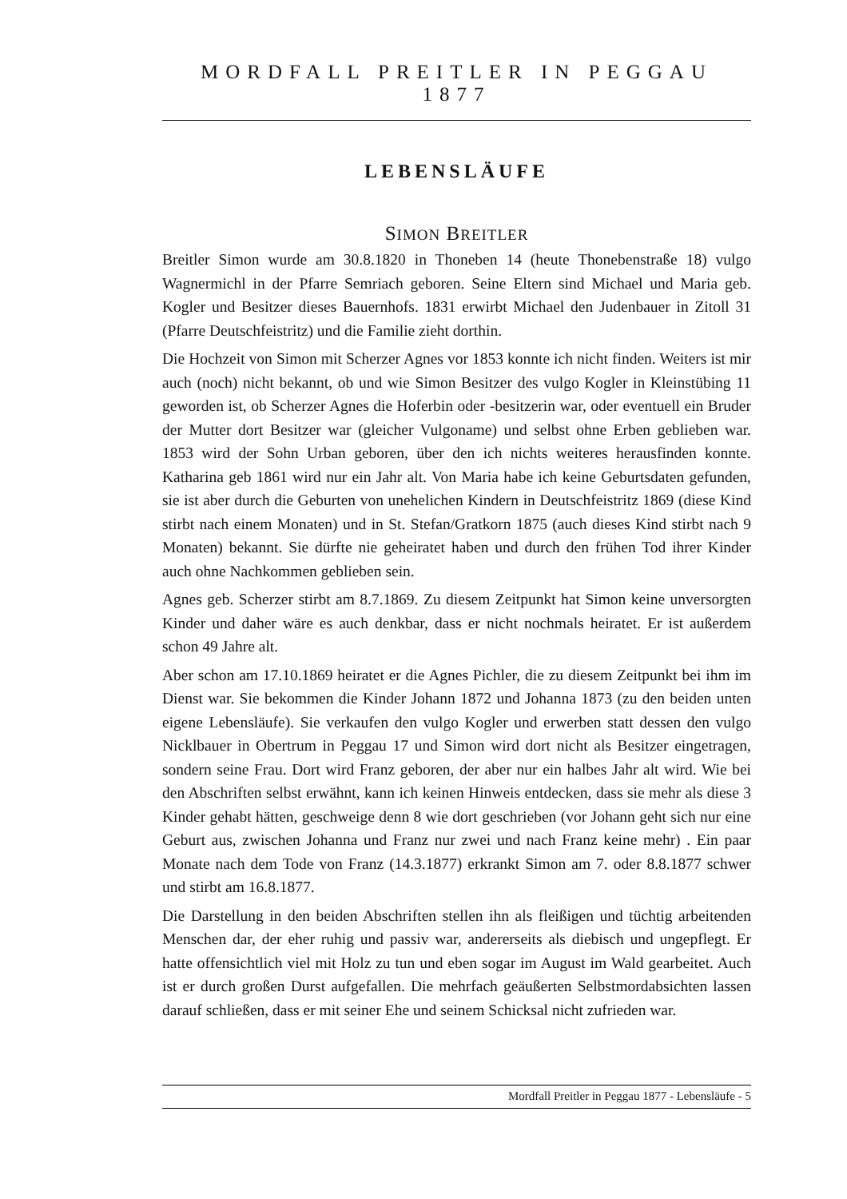MORDFALL PREITLER IN PEGGAU 1877
LEBENSLÄUFE
SIMON BREITLER
Breitler Simon wurde am 30.8.1820 in Thoneben 14 (heute Thonebenstraße 18) vulgo Wagnermichl in der Pfarre Semriach geboren. Seine Eltern sind Michael und Maria geb. Kogler und Besitzer dieses Bauernhofs. 1831 erwirbt Michael den Judenbauer in Zitoll 31 (Pfarre Deutschfeistritz) und die Familie zieht dorthin.
Die Hochzeit von Simon mit Scherzer Agnes vor 1853 konnte ich nicht finden. Weiters ist mir auch (noch) nicht bekannt, ob und wie Simon Besitzer des vulgo Kogler in Kleinstübing 11 geworden ist, ob Scherzer Agnes die Hoferbin oder -besitzerin war, oder eventuell ein Bruder der Mutter dort Besitzer war (gleicher Vulgoname) und selbst ohne Erben geblieben war. 1853 wird der Sohn Urban geboren, über den ich nichts weiteres herausfinden konnte. Katharina geb 1861 wird nur ein Jahr alt. Von Maria habe ich keine Geburtsdaten gefunden, sie ist aber durch die Geburten von unehelichen Kindern in Deutschfeistritz 1869 (diese Kind stirbt nach einem Monaten) und in St. Stefan/Gratkorn 1875 (auch dieses Kind stirbt nach 9 Monaten) bekannt. Sie dürfte nie geheiratet haben und durch den frühen Tod ihrer Kinder auch ohne Nachkommen geblieben sein.
Agnes geb. Scherzer stirbt am 8.7.1869. Zu diesem Zeitpunkt hat Simon keine unversorgten Kinder und daher wäre es auch denkbar, dass er nicht nochmals heiratet. Er ist außerdem schon 49 Jahre alt.
Aber schon am 17.10.1869 heiratet er die Agnes Pichler, die zu diesem Zeitpunkt bei ihm im Dienst war. Sie bekommen die Kinder Johann 1872 und Johanna 1873 (zu den beiden unten eigene Lebensläufe). Sie verkaufen den vulgo Kogler und erwerben statt dessen den vulgo Nicklbauer in Obertrum in Peggau 17 und Simon wird dort nicht als Besitzer eingetragen, sondern seine Frau. Dort wird Franz geboren, der aber nur ein halbes Jahr alt wird. Wie bei den Abschriften selbst erwähnt, kann ich keinen Hinweis entdecken, dass sie mehr als diese 3 Kinder gehabt hätten, geschweige denn 8 wie dort geschrieben (vor Johann geht sich nur eine Geburt aus, zwischen Johanna und Franz nur zwei und nach Franz keine mehr) . Ein paar Monate nach dem Tode von Franz (14.3.1877) erkrankt Simon am 7. oder 8.8.1877 schwer und stirbt am 16.8.1877.
Die Darstellung in den beiden Abschriften stellen ihn als fleißigen und tüchtig arbeitenden Menschen dar, der eher ruhig und passiv war, andererseits als diebisch und ungepflegt. Er hatte offensichtlich viel mit Holz zu tun und eben sogar im August im Wald gearbeitet. Auch ist er durch großen Durst aufgefallen. Die mehrfach geäußerten Selbstmordabsichten lassen darauf schließen, dass er mit seiner Ehe und seinem Schicksal nicht zufrieden war.
Mordfall Preitler in Peggau 1877 - Lebensläufe - 5